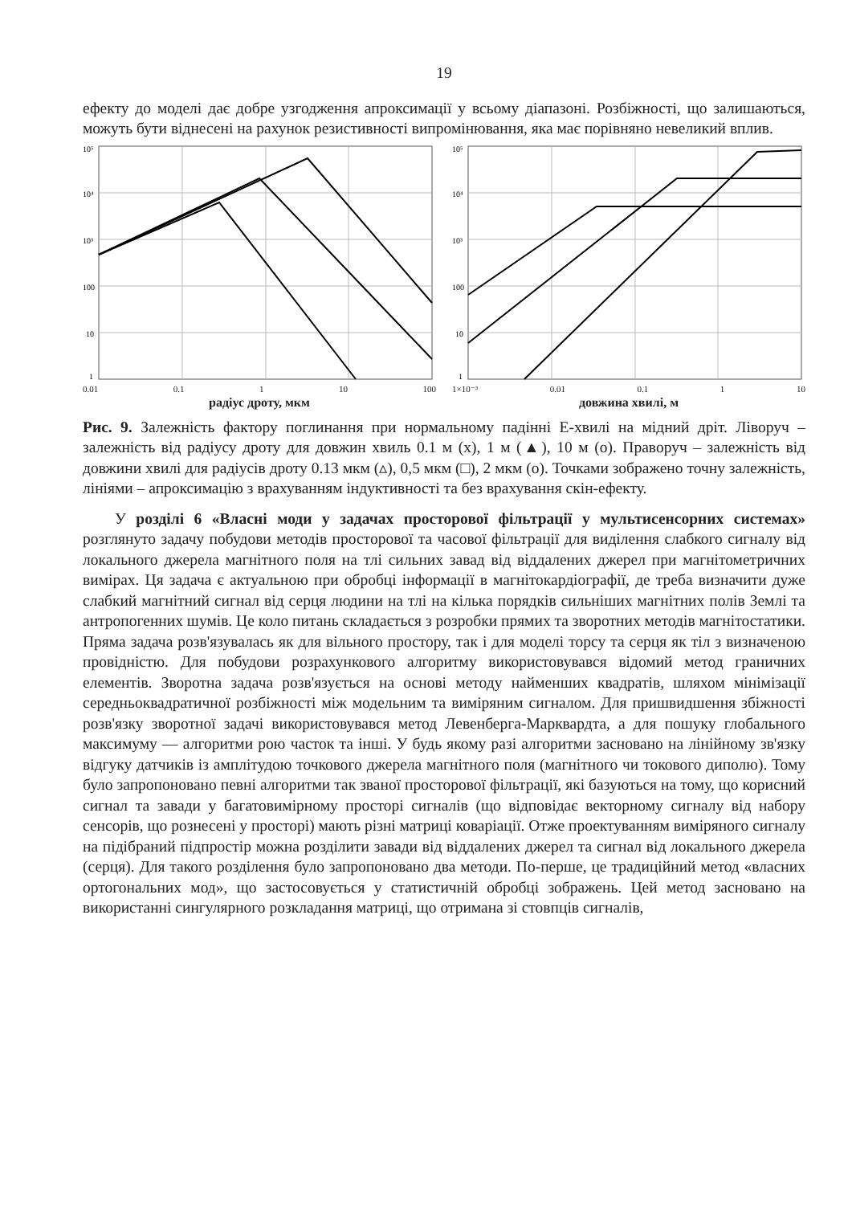19
ефекту до моделі дає добре узгодження апроксимації у всьому діапазоні. Розбіжності, що залишаються, можуть бути віднесені на рахунок резистивності випромінювання, яка має порівняно невеликий вплив.
10⁵
10⁴
10³
100
10
1
0.01 0.1 1 10 100
радіус дроту, мкм
10⁵
10⁴
10³
100
10
1
1×10⁻³ 0.01 0.1 1 10
довжина хвилі, м
Рис. 9. Залежність фактору поглинання при нормальному падінні Е-хвилі на мідний дріт. Ліворуч – залежність від радіусу дроту для довжин хвиль 0.1 м (x), 1 м (▲), 10 м (o). Праворуч – залежність від довжини хвилі для радіусів дроту 0.13 мкм (▵), 0,5 мкм (□), 2 мкм (o). Точками зображено точну залежність, лініями – апроксимацію з врахуванням індуктивності та без врахування скін-ефекту.
У розділі 6 «Власні моди у задачах просторової фільтрації у мультисенсорних системах» розглянуто задачу побудови методів просторової та часової фільтрації для виділення слабкого сигналу від локального джерела магнітного поля на тлі сильних завад від віддалених джерел при магнітометричних вимірах. Ця задача є актуальною при обробці інформації в магнітокардіографії, де треба визначити дуже слабкий магнітний сигнал від серця людини на тлі на кілька порядків сильніших магнітних полів Землі та антропогенних шумів. Це коло питань складається з розробки прямих та зворотних методів магнітостатики. Пряма задача розв'язувалась як для вільного простору, так і для моделі торсу та серця як тіл з визначеною провідністю. Для побудови розрахункового алгоритму використовувався відомий метод граничних елементів. Зворотна задача розв'язується на основі методу найменших квадратів, шляхом мінімізації середньоквадратичної розбіжності між модельним та виміряним сигналом. Для пришвидшення збіжності розв'язку зворотної задачі використовувався метод Левенберга-Марквардта, а для пошуку глобального максимуму — алгоритми рою часток та інші. У будь якому разі алгоритми засновано на лінійному зв'язку відгуку датчиків із амплітудою точкового джерела магнітного поля (магнітного чи токового диполю). Тому було запропоновано певні алгоритми так званої просторової фільтрації, які базуються на тому, що корисний сигнал та завади у багатовимірному просторі сигналів (що відповідає векторному сигналу від набору сенсорів, що рознесені у просторі) мають різні матриці коваріації. Отже проектуванням виміряного сигналу на підібраний підпростір можна розділити завади від віддалених джерел та сигнал від локального джерела (серця). Для такого розділення було запропоновано два методи. По-перше, це традиційний метод «власних ортогональних мод», що застосовується у статистичній обробці зображень. Цей метод засновано на використанні сингулярного розкладання матриці, що отримана зі стовпців сигналів,